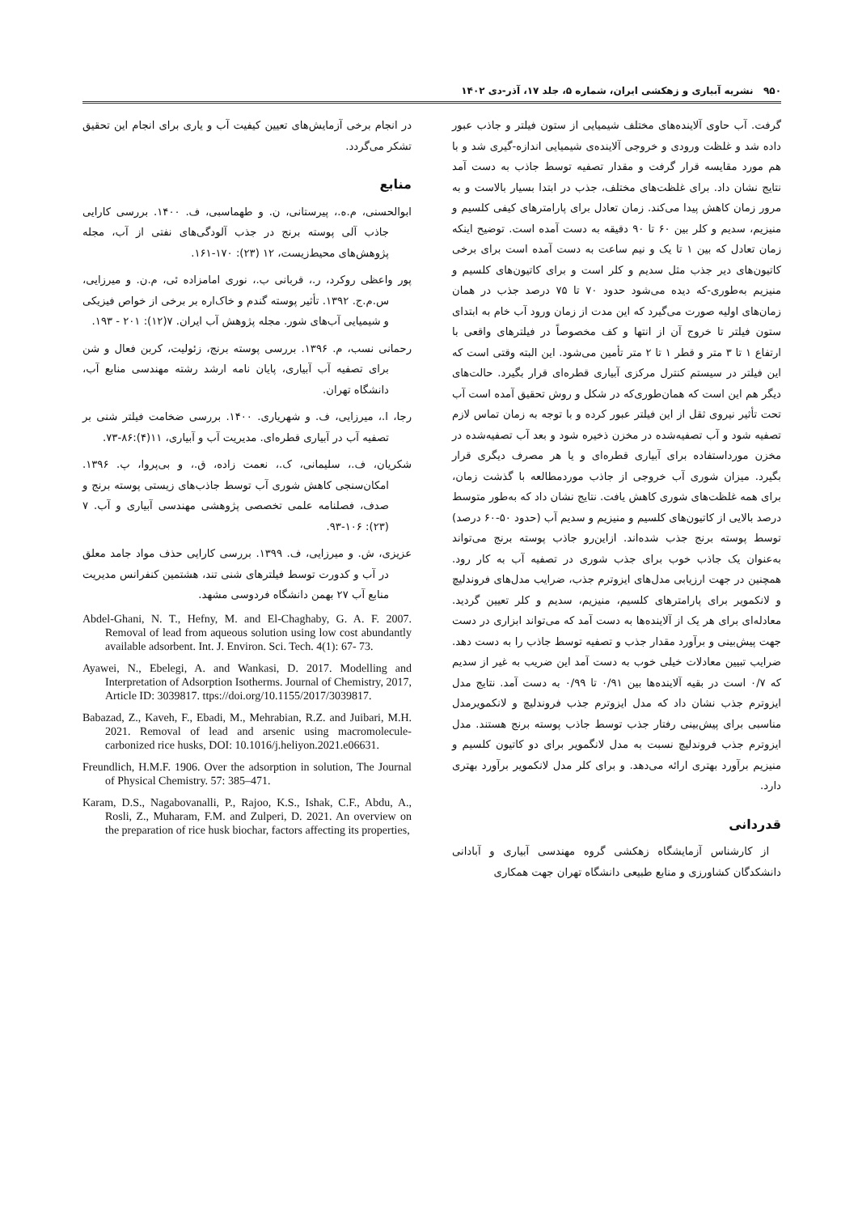۹۵۰ نشریه آبیاری و زهکشی ایران، شماره ۵، جلد ۱۷، آذر-دی ۱۴۰۲
گرفت. آب حاوی آلاینده‌های مختلف شیمیایی از ستون فیلتر و جاذب عبور داده شد و غلظت ورودی و خروجی آلاینده‌ی شیمیایی اندازه-گیری شد و با هم مورد مقایسه قرار گرفت و مقدار تصفیه توسط جاذب به دست آمد نتایج نشان داد. برای غلظت‌های مختلف، جذب در ابتدا بسیار بالاست و به مرور زمان کاهش پیدا می‌کند. زمان تعادل برای پارامترهای کیفی کلسیم و منیزیم، سدیم و کلر بین ۶۰ تا ۹۰ دقیقه به دست آمده است. توضیح اینکه زمان تعادل که بین ۱ تا یک و نیم ساعت به دست آمده است برای برخی کاتیون‌های دیر جذب مثل سدیم و کلر است و برای کاتیون‌های کلسیم و منیزیم به‌طوری-که دیده می‌شود حدود ۷۰ تا ۷۵ درصد جذب در همان زمان‌های اولیه صورت می‌گیرد که این مدت از زمان ورود آب خام به ابتدای ستون فیلتر تا خروج آن از انتها و کف مخصوصاً در فیلترهای واقعی با ارتفاع ۱ تا ۳ متر و قطر ۱ تا ۲ متر تأمین می‌شود. این البته وقتی است که این فیلتر در سیستم کنترل مرکزی آبیاری قطره‌ای قرار بگیرد. حالت‌های دیگر هم این است که همان‌طوری‌که در شکل و روش تحقیق آمده است آب تحت تأثیر نیروی ثقل از این فیلتر عبور کرده و با توجه به زمان تماس لازم تصفیه شود و آب تصفیه‌شده در مخزن ذخیره شود و بعد آب تصفیه‌شده در مخزن مورداستفاده برای آبیاری قطره‌ای و یا هر مصرف دیگری قرار بگیرد. میزان شوری آب خروجی از جاذب موردمطالعه با گذشت زمان، برای همه غلظت‌های شوری کاهش یافت. نتایج نشان داد که به‌طور متوسط درصد بالایی از کاتیون‌های کلسیم و منیزیم و سدیم آب (حدود ۵۰-۶۰ درصد) توسط پوسته برنج جذب شده‌اند. ازاین‌رو جاذب پوسته برنج می‌تواند به‌عنوان یک جاذب خوب برای جذب شوری در تصفیه آب به کار رود. همچنین در جهت ارزیابی مدل‌های ایزوترم جذب، ضرایب مدل‌های فروندلیچ و لانکمویر برای پارامترهای کلسیم، منیزیم، سدیم و کلر تعیین گردید. معادله‌ای برای هر یک از آلاینده‌ها به دست آمد که می‌تواند ابزاری در دست جهت پیش‌بینی و برآورد مقدار جذب و تصفیه توسط جاذب را به دست دهد. ضرایب تبیین معادلات خیلی خوب به دست آمد این ضریب به غیر از سدیم که ۰/۷ است در بقیه آلاینده‌ها بین ۰/۹۱ تا ۰/۹۹ به دست آمد. نتایج مدل ایزوترم جذب نشان داد که مدل ایزوترم جذب فروندلیچ و لانکمویرمدل مناسبی برای پیش‌بینی رفتار جذب توسط جاذب پوسته برنج هستند. مدل ایزوترم جذب فروندلیچ نسبت به مدل لانگمویر برای دو کاتیون کلسیم و منیزیم برآورد بهتری ارائه می‌دهد. و برای کلر مدل لانکمویر برآورد بهتری دارد.
قدردانی
از کارشناس آزمایشگاه زهکشی گروه مهندسی آبیاری و آبادانی دانشکدگان کشاورزی و منابع طبیعی دانشگاه تهران جهت همکاری
در انجام برخی آزمایش‌های تعیین کیفیت آب و یاری برای انجام این تحقیق تشکر می‌گردد.
منابع
ابوالحسنی، م.ه.، پیرستانی، ن. و طهماسبی، ف. ۱۴۰۰. بررسی کارایی جاذب آلی پوسته برنج در جذب آلودگی‌های نفتی از آب، مجله پژوهش‌های محیط‌زیست، ۱۲ (۲۳): ۱۷۰-۱۶۱.
پور واعظی روکرد، ر.، قربانی ب.، نوری امامزاده ئی، م.ن. و میرزایی، س.م.ج. ۱۳۹۲. تأثیر پوسته گندم و خاک‌اره بر برخی از خواص فیزیکی و شیمیایی آب‌های شور. مجله پژوهش آب ایران. ۷(۱۲): ۲۰۱ - ۱۹۳.
رحمانی نسب، م. ۱۳۹۶. بررسی پوسته برنج، زئولیت، کربن فعال و شن برای تصفیه آب آبیاری، پایان نامه ارشد رشته مهندسی منابع آب، دانشگاه تهران.
رجا، ا.، میرزایی، ف. و شهریاری. ۱۴۰۰. بررسی ضخامت فیلتر شنی بر تصفیه آب در آبیاری قطره‌ای. مدیریت آب و آبیاری، ۱۱(۴):۸۶-۷۳.
شکریان، ف.، سلیمانی، ک.، نعمت زاده، ق.، و بی‌پروا، پ. ۱۳۹۶. امکان‌سنجی کاهش شوری آب توسط جاذب‌های زیستی پوسته برنج و صدف، فصلنامه علمی تخصصی پژوهشی مهندسی آبیاری و آب. ۷ (۲۳): ۱۰۶-۹۳.
عزیزی، ش. و میرزایی، ف. ۱۳۹۹. بررسی کارایی حذف مواد جامد معلق در آب و کدورت توسط فیلترهای شنی تند، هشتمین کنفرانس مدیریت منابع آب ۲۷ بهمن دانشگاه فردوسی مشهد.
Abdel-Ghani, N. T., Hefny, M. and El-Chaghaby, G. A. F. 2007. Removal of lead from aqueous solution using low cost abundantly available adsorbent. Int. J. Environ. Sci. Tech. 4(1): 67- 73.
Ayawei, N., Ebelegi, A. and Wankasi, D. 2017. Modelling and Interpretation of Adsorption Isotherms. Journal of Chemistry, 2017, Article ID: 3039817. ttps://doi.org/10.1155/2017/3039817.
Babazad, Z., Kaveh, F., Ebadi, M., Mehrabian, R.Z. and Juibari, M.H. 2021. Removal of lead and arsenic using macromolecule-carbonized rice husks, DOI: 10.1016/j.heliyon.2021.e06631.
Freundlich, H.M.F. 1906. Over the adsorption in solution, The Journal of Physical Chemistry. 57: 385–471.
Karam, D.S., Nagabovanalli, P., Rajoo, K.S., Ishak, C.F., Abdu, A., Rosli, Z., Muharam, F.M. and Zulperi, D. 2021. An overview on the preparation of rice husk biochar, factors affecting its properties,